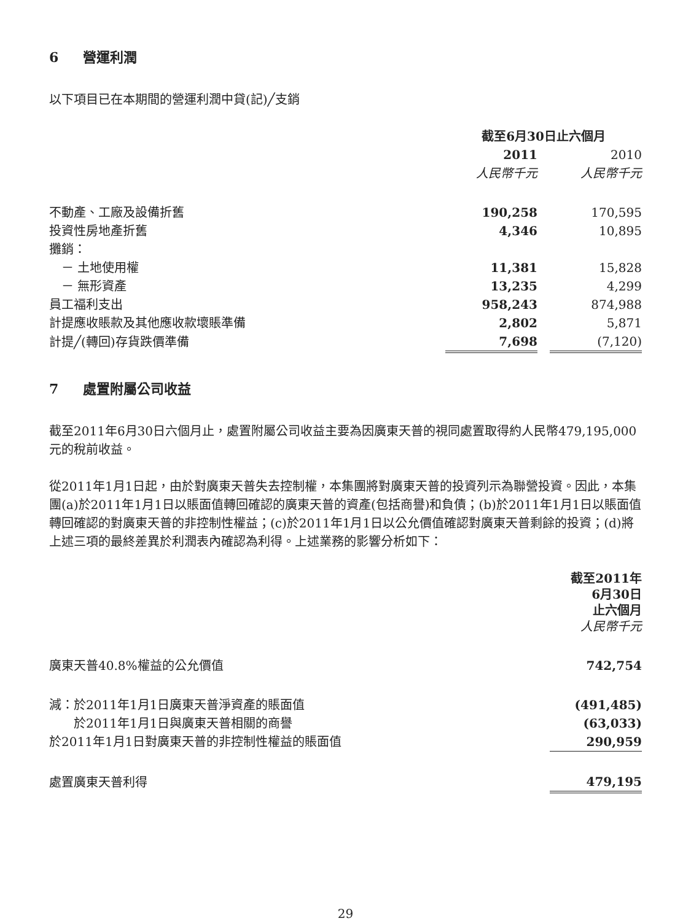6 營運利潤
以下項目已在本期間的營運利潤中貸(記)╱支銷
| | 截至6月30日止六個月 | | |
| | 2011 | | 2010 |
| | 人民幣千元 | | 人民幣千元 |
| 不動產、工廠及設備折舊 | 190,258 | | 170,595 |
| 投資性房地產折舊 | 4,346 | | 10,895 |
| 攤銷： | | | |
| － 土地使用權 | 11,381 | | 15,828 |
| － 無形資產 | 13,235 | | 4,299 |
| 員工福利支出 | 958,243 | | 874,988 |
| 計提應收賬款及其他應收款壞賬準備 | 2,802 | | 5,871 |
| 計提╱(轉回)存貨跌價準備 | 7,698 | | (7,120) |
7 處置附屬公司收益
截至2011年6月30日六個月止，處置附屬公司收益主要為因廣東天普的視同處置取得約人民幣479,195,000元的稅前收益。
從2011年1月1日起，由於對廣東天普失去控制權，本集團將對廣東天普的投資列示為聯營投資。因此，本集團(a)於2011年1月1日以賬面值轉回確認的廣東天普的資產(包括商譽)和負債；(b)於2011年1月1日以賬面值轉回確認的對廣東天普的非控制性權益；(c)於2011年1月1日以公允價值確認對廣東天普剩餘的投資；(d)將上述三項的最終差異於利潤表內確認為利得。上述業務的影響分析如下：
| | 截至2011年 6月30日 止六個月 人民幣千元 |
| 廣東天普40.8%權益的公允價值 | 742,754 |
| 減：於2011年1月1日廣東天普淨資產的賬面值 | (491,485) |
| 於2011年1月1日與廣東天普相關的商譽 | (63,033) |
| 於2011年1月1日對廣東天普的非控制性權益的賬面值 | 290,959 |
| 處置廣東天普利得 | 479,195 |
29